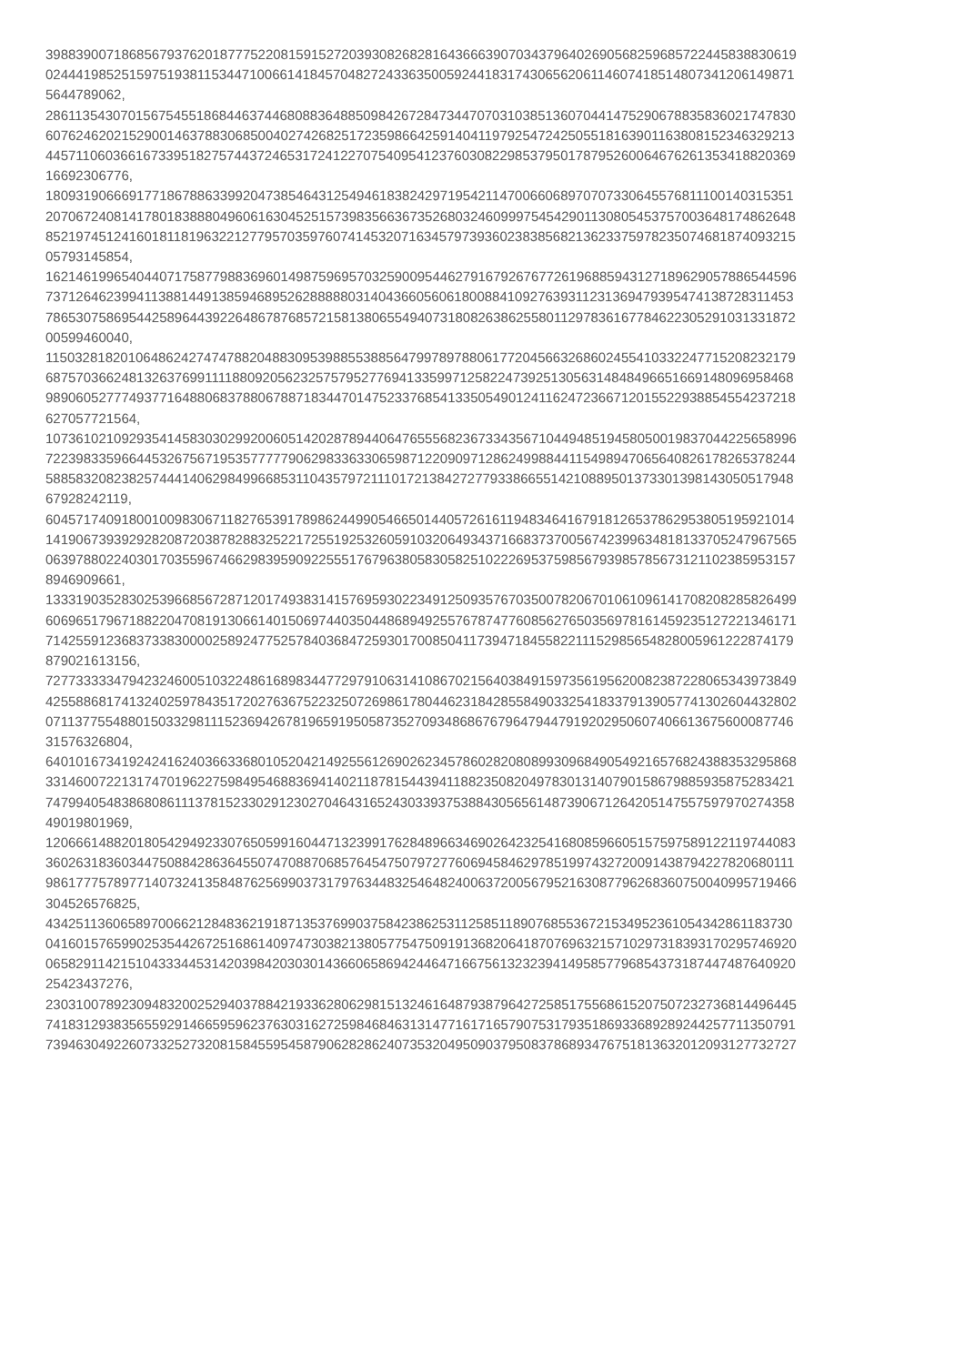39883900718685679376201877752208159152720393082682816436663907034379640269056825968572244583883061​9
02444198525159751938115344710066141845704827243363500592441831743065620611460741851480734120614987​1
5644789062,
28611354307015675455186844637446808836488509842672847344707031038513607044147529067883583602174783​0
60762462021529001463788306850040274268251723598664259140411979254724250551816390116380815234632921​3
44571106036616733951827574437246531724122707540954123760308229853795017879526006467626135341882036​9
16692306776,
18093190666917718678863399204738546431254946183824297195421147006606897070733064557681110014031535​1
20706724081417801838880496061630452515739835663673526803246099975454290113080545375700364817486264​8
85219745124160181181963221277957035976074145320716345797393602383856821362337597823507468187409321​5
05793145854,
16214619965404407175877988369601498759695703259009544627916792676772619688594312718962905788654459​6
73712646239941138814491385946895262888880314043660560618008841092763931123136947939547413872831145​3
78653075869544258964439226486787685721581380655494073180826386255801129783616778462230529103133187​2
00599460040,
11503281820106486242747478820488309539885538856479978978806177204566326860245541033224771520823217​9
68757036624813263769911118809205623257579527769413359971258224739251305631484849665166914809695846​8
98906052777493771648806837880678871834470147523376854133505490124116247236671201552293885455423721​8
627057721564,
10736102109293541458303029920060514202878944064765556823673343567104494851945805001983704422565899​6
72239833596644532675671953577777906298336330659871220909712862499884411549894706564082617826537824​4
58858320823825744414062984996685311043579721110172138427277933866551421088950137330139814305051794​8
67928242119,
60457174091800100983067118276539178986244990546650144057261611948346416791812653786295380519592101​4
14190673939292820872038782883252217255192532605910320649343716683737005674239963481813370524796756​5
06397880224030170355967466298395909225551767963805830582510222695375985679398578567312110238595315​7
8946909661,
13331903528302539668567287120174938314157695930223491250935767035007820670106109614170820828582649​9
60696517967188220470819130661401506974403504486894925576787477608562765035697816145923512722134617​1
71425591236837338300002589247752578403684725930170085041173947184558221115298565482800596122287417​9
879021613156,
72773333347942324600510322486168983447729791063141086702156403849159735619562008238722806534397384​9
42558868174132402597843517202763675223250726986178044623184285584903325418337913905774130260443280​2
07113775548801503329811152369426781965919505873527093486867679647944791920295060740661367560008774​6
31576326804,
64010167341924241624036633680105204214925561269026234578602820808993096849054921657682438835329586​8
33146007221317470196227598495468836941402118781544394118823508204978301314079015867988593587528342​1
74799405483868086111378152330291230270464316524303393753884305656148739067126420514755759797027435​8
49019801969,
12066614882018054294923307650599160447132399176284896634690264232541680859660515759758912211974408​3
36026318360344750884286364550747088706857645475079727760694584629785199743272009143879422782068011​1
98617775789771407324135848762569903731797634483254648240063720056795216308779626836075004099571946​6
304526576825,
43425113606589700662128483621918713537699037584238625311258511890768553672153495236105434286118373​0
04160157659902535442672516861409747303821380577547509191368206418707696321571029731839317029574692​0
06582911421510433344531420398420303014366065869424464716675613232394149585779685437318744748764092​0
25423437276,
23031007892309483200252940378842193362806298151324616487938796427258517556861520750723273681449644​5
74183129383565592914665959623763031627259846846313147716171657907531793518693368928924425771135079​1
73946304922607332527320815845595458790628286240735320495090379508378689347675181363201209312773272​7